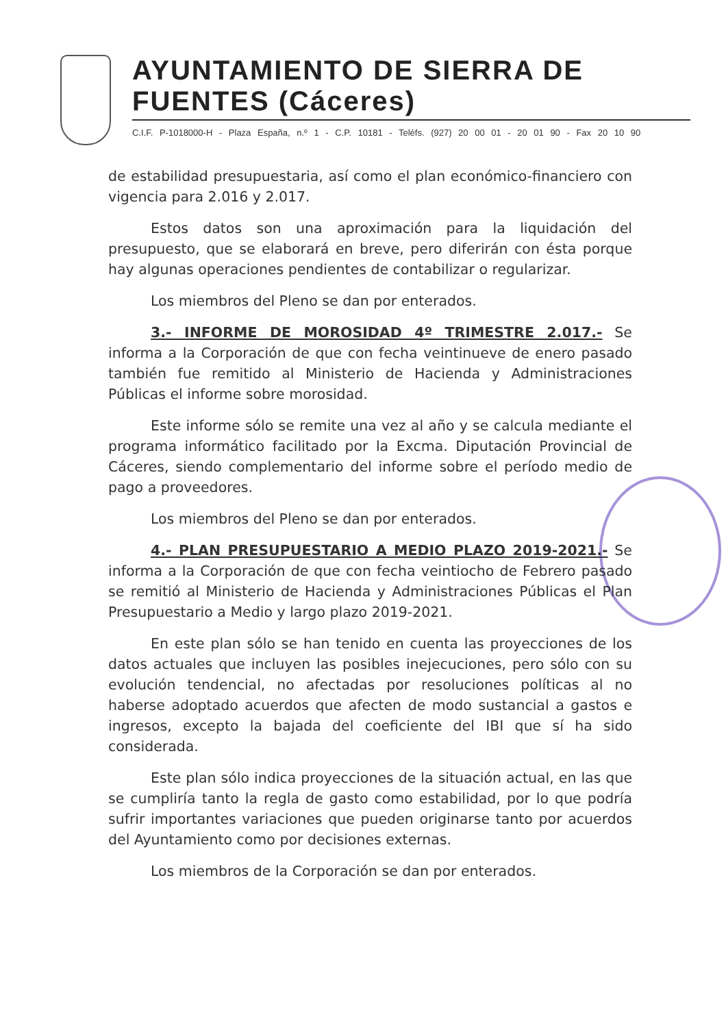AYUNTAMIENTO DE SIERRA DE FUENTES (Cáceres)
C.I.F. P-1018000-H - Plaza España, n.º 1 - C.P. 10181 - Teléfs. (927) 20 00 01 - 20 01 90 - Fax 20 10 90
de estabilidad presupuestaria, así como el plan económico-financiero con vigencia para 2.016 y 2.017.
Estos datos son una aproximación para la liquidación del presupuesto, que se elaborará en breve, pero diferirán con ésta porque hay algunas operaciones pendientes de contabilizar o regularizar.
Los miembros del Pleno se dan por enterados.
3.- INFORME DE MOROSIDAD 4º TRIMESTRE 2.017.- Se informa a la Corporación de que con fecha veintinueve de enero pasado también fue remitido al Ministerio de Hacienda y Administraciones Públicas el informe sobre morosidad.
Este informe sólo se remite una vez al año y se calcula mediante el programa informático facilitado por la Excma. Diputación Provincial de Cáceres, siendo complementario del informe sobre el período medio de pago a proveedores.
Los miembros del Pleno se dan por enterados.
4.- PLAN PRESUPUESTARIO A MEDIO PLAZO 2019-2021.- Se informa a la Corporación de que con fecha veintiocho de Febrero pasado se remitió al Ministerio de Hacienda y Administraciones Públicas el Plan Presupuestario a Medio y largo plazo 2019-2021.
En este plan sólo se han tenido en cuenta las proyecciones de los datos actuales que incluyen las posibles inejecuciones, pero sólo con su evolución tendencial, no afectadas por resoluciones políticas al no haberse adoptado acuerdos que afecten de modo sustancial a gastos e ingresos, excepto la bajada del coeficiente del IBI que sí ha sido considerada.
Este plan sólo indica proyecciones de la situación actual, en las que se cumpliría tanto la regla de gasto como estabilidad, por lo que podría sufrir importantes variaciones que pueden originarse tanto por acuerdos del Ayuntamiento como por decisiones externas.
Los miembros de la Corporación se dan por enterados.